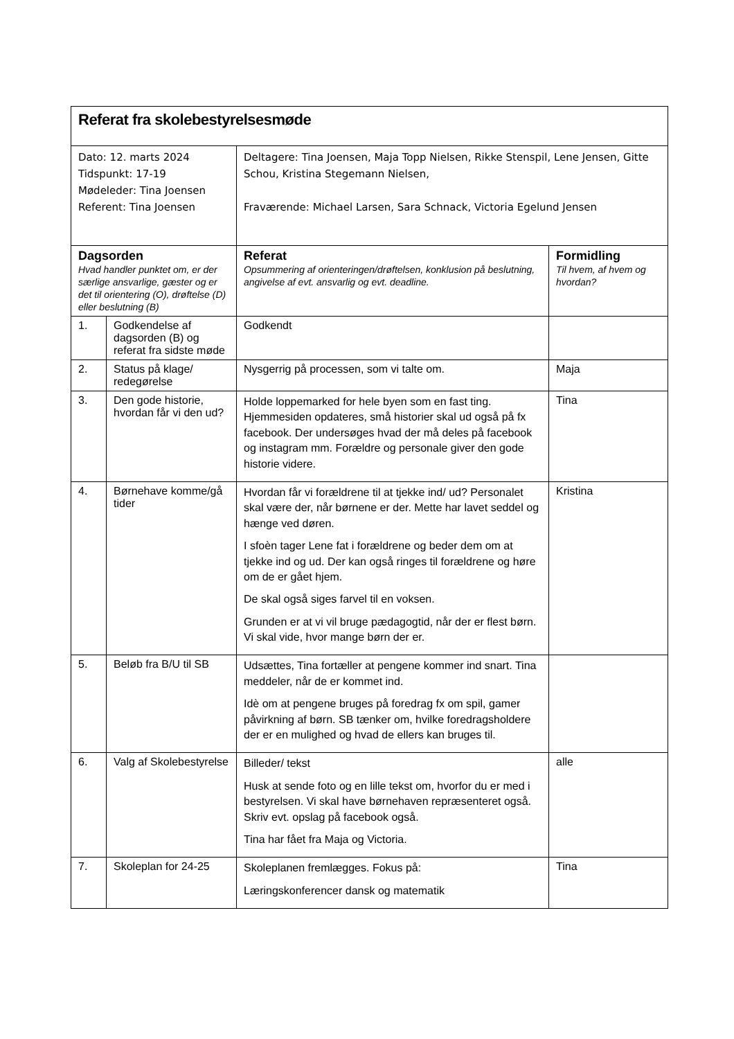| Referat fra skolebestyrelsesmøde | | | |
| Dato: 12. marts 2024 Tidspunkt: 17-19 Mødeleder: Tina Joensen Referent: Tina Joensen | | Deltagere: Tina Joensen, Maja Topp Nielsen, Rikke Stenspil, Lene Jensen, Gitte Schou, Kristina Stegemann Nielsen, Fraværende: Michael Larsen, Sara Schnack, Victoria Egelund Jensen | |
| Dagsorden Hvad handler punktet om, er der særlige ansvarlige, gæster og er det til orientering (O), drøftelse (D) eller beslutning (B) | | Referat Opsummering af orienteringen/drøftelsen, konklusion på beslutning, angivelse af evt. ansvarlig og evt. deadline. | Formidling Til hvem, af hvem og hvordan? |
| 1. | Godkendelse af dagsorden (B) og referat fra sidste møde | Godkendt | |
| 2. | Status på klage/ redegørelse | Nysgerrig på processen, som vi talte om. | Maja |
| 3. | Den gode historie, hvordan får vi den ud? | Holde loppemarked for hele byen som en fast ting. Hjemmesiden opdateres, små historier skal ud også på fx facebook. Der undersøges hvad der må deles på facebook og instagram mm. Forældre og personale giver den gode historie videre. | Tina |
| 4. | Børnehave komme/gå tider | Hvordan får vi forældrene til at tjekke ind/ ud? Personalet skal være der, når børnene er der. Mette har lavet seddel og hænge ved døren. I sfoèn tager Lene fat i forældrene og beder dem om at tjekke ind og ud. Der kan også ringes til forældrene og høre om de er gået hjem. De skal også siges farvel til en voksen. Grunden er at vi vil bruge pædagogtid, når der er flest børn. Vi skal vide, hvor mange børn der er. | Kristina |
| 5. | Beløb fra B/U til SB | Udsættes, Tina fortæller at pengene kommer ind snart. Tina meddeler, når de er kommet ind. Idè om at pengene bruges på foredrag fx om spil, gamer påvirkning af børn. SB tænker om, hvilke foredragsholdere der er en mulighed og hvad de ellers kan bruges til. | |
| 6. | Valg af Skolebestyrelse | Billeder/ tekst Husk at sende foto og en lille tekst om, hvorfor du er med i bestyrelsen. Vi skal have børnehaven repræsenteret også. Skriv evt. opslag på facebook også. Tina har fået fra Maja og Victoria. | alle |
| 7. | Skoleplan for 24-25 | Skoleplanen fremlægges. Fokus på: Læringskonferencer dansk og matematik | Tina |